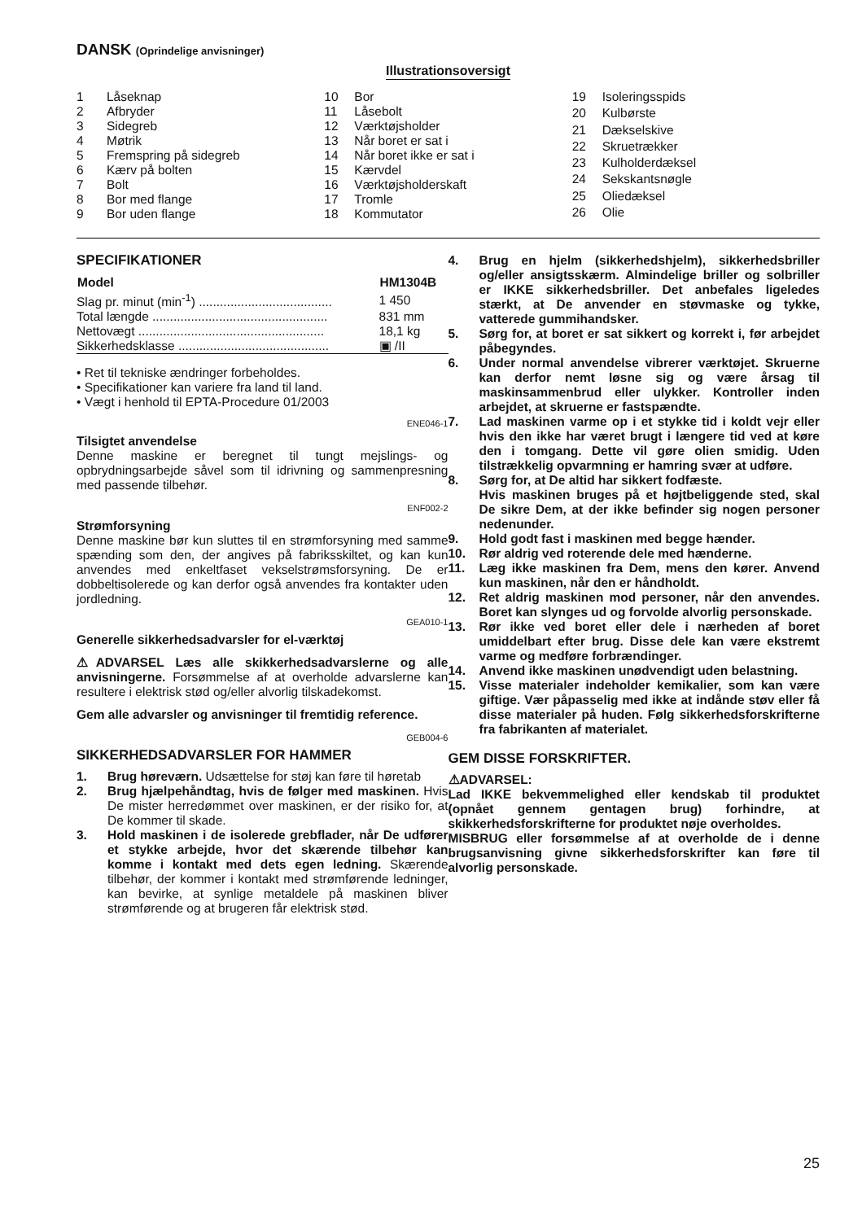DANSK (Oprindelige anvisninger)
Illustrationsoversigt
| 1 | Låseknap |
| 2 | Afbryder |
| 3 | Sidegreb |
| 4 | Møtrik |
| 5 | Fremspring på sidegreb |
| 6 | Kærv på bolten |
| 7 | Bolt |
| 8 | Bor med flange |
| 9 | Bor uden flange |
| 10 | Bor |
| 11 | Låsebolt |
| 12 | Værktøjsholder |
| 13 | Når boret er sat i |
| 14 | Når boret ikke er sat i |
| 15 | Kærvdel |
| 16 | Værktøjsholderskaft |
| 17 | Tromle |
| 18 | Kommutator |
| 19 | Isoleringsspids |
| 20 | Kulbørste |
| 21 | Dækselskive |
| 22 | Skruetrækker |
| 23 | Kulholderdæksel |
| 24 | Sekskantsnøgle |
| 25 | Oliedæksel |
| 26 | Olie |
SPECIFIKATIONER
| Model | HM1304B |
| --- | --- |
| Slag pr. minut (min<sup>-1</sup>) ...................................... | 1 450 |
| Total længde .................................................. | 831 mm |
| Nettovægt ..................................................... | 18,1 kg |
| Sikkerhedsklasse ........................................... | ▣ /II |
• Ret til tekniske ændringer forbeholdes.
• Specifikationer kan variere fra land til land.
• Vægt i henhold til EPTA-Procedure 01/2003
ENE046-1
Tilsigtet anvendelse
Denne maskine er beregnet til tungt mejslings- og opbrydningsarbejde såvel som til idrivning og sammenpresning med passende tilbehør.
ENF002-2
Strømforsyning
Denne maskine bør kun sluttes til en strømforsyning med samme spænding som den, der angives på fabriksskiltet, og kan kun anvendes med enkeltfaset vekselstrømsforsyning. De er dobbeltisolerede og kan derfor også anvendes fra kontakter uden jordledning.
GEA010-1
Generelle sikkerhedsadvarsler for el-værktøj
⚠ADVARSEL Læs alle skikkerhedsadvarslerne og alle anvisningerne. Forsømmelse af at overholde advarslerne kan resultere i elektrisk stød og/eller alvorlig tilskadekomst.
Gem alle advarsler og anvisninger til fremtidig reference.
GEB004-6
SIKKERHEDSADVARSLER FOR HAMMER
1. Brug høreværn. Udsættelse for støj kan føre til høretab
2. Brug hjælpehåndtag, hvis de følger med maskinen. Hvis De mister herredømmet over maskinen, er der risiko for, at De kommer til skade.
3. Hold maskinen i de isolerede grebflader, når De udfører et stykke arbejde, hvor det skærende tilbehør kan komme i kontakt med dets egen ledning. Skærende tilbehør, der kommer i kontakt med strømførende ledninger, kan bevirke, at synlige metaldele på maskinen bliver strømførende og at brugeren får elektrisk stød.
4. Brug en hjelm (sikkerhedshjelm), sikkerhedsbriller og/eller ansigtsskærm. Almindelige briller og solbriller er IKKE sikkerhedsbriller. Det anbefales ligeledes stærkt, at De anvender en støvmaske og tykke, vatterede gummihandsker.
5. Sørg for, at boret er sat sikkert og korrekt i, før arbejdet påbegyndes.
6. Under normal anvendelse vibrerer værktøjet. Skruerne kan derfor nemt løsne sig og være årsag til maskinsammenbrud eller ulykker. Kontroller inden arbejdet, at skruerne er fastspændte.
7. Lad maskinen varme op i et stykke tid i koldt vejr eller hvis den ikke har været brugt i længere tid ved at køre den i tomgang. Dette vil gøre olien smidig. Uden tilstrækkelig opvarmning er hamring svær at udføre.
8. Sørg for, at De altid har sikkert fodfæste.
Hvis maskinen bruges på et højtbeliggende sted, skal De sikre Dem, at der ikke befinder sig nogen personer nedenunder.
9. Hold godt fast i maskinen med begge hænder.
10. Rør aldrig ved roterende dele med hænderne.
11. Læg ikke maskinen fra Dem, mens den kører. Anvend kun maskinen, når den er håndholdt.
12. Ret aldrig maskinen mod personer, når den anvendes. Boret kan slynges ud og forvolde alvorlig personskade.
13. Rør ikke ved boret eller dele i nærheden af boret umiddelbart efter brug. Disse dele kan være ekstremt varme og medføre forbrændinger.
14. Anvend ikke maskinen unødvendigt uden belastning.
15. Visse materialer indeholder kemikalier, som kan være giftige. Vær påpasselig med ikke at indånde støv eller få disse materialer på huden. Følg sikkerhedsforskrifterne fra fabrikanten af materialet.
GEM DISSE FORSKRIFTER.
⚠ADVARSEL:
Lad IKKE bekvemmelighed eller kendskab til produktet (opnået gennem gentagen brug) forhindre, at skikkerhedsforskrifterne for produktet nøje overholdes.
MISBRUG eller forsømmelse af at overholde de i denne brugsanvisning givne sikkerhedsforskrifter kan føre til alvorlig personskade.
25